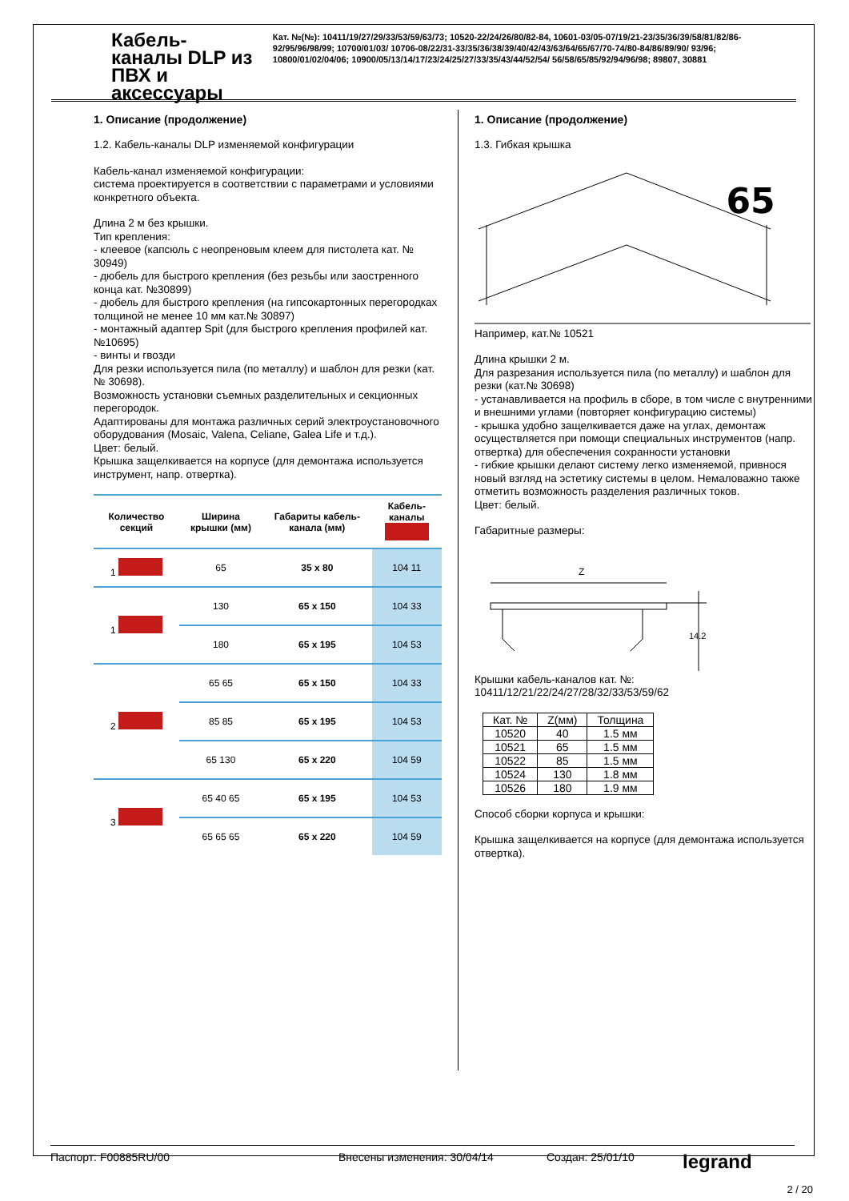Кабель-каналы DLP из ПВХ и аксессуары
Кат. №(№): 10411/19/27/29/33/53/59/63/73; 10520-22/24/26/80/82-84, 10601-03/05-07/19/21-23/35/36/39/58/81/82/86-92/95/96/98/99; 10700/01/03/ 10706-08/22/31-33/35/36/38/39/40/42/43/63/64/65/67/70-74/80-84/86/89/90/ 93/96; 10800/01/02/04/06; 10900/05/13/14/17/23/24/25/27/33/35/43/44/52/54/ 56/58/65/85/92/94/96/98; 89807, 30881
1. Описание (продолжение)
1.2. Кабель-каналы DLP изменяемой конфигурации
Кабель-канал изменяемой конфигурации:
система проектируется в соответствии с параметрами и условиями конкретного объекта.
Длина 2 м без крышки.
Тип крепления:
- клеевое (капсюль с неопреновым клеем для пистолета кат. № 30949)
- дюбель для быстрого крепления (без резьбы или заостренного конца кат. №30899)
- дюбель для быстрого крепления (на гипсокартонных перегородках толщиной не менее 10 мм кат.№ 30897)
- монтажный адаптер Spit (для быстрого крепления профилей кат.№10695)
- винты и гвозди
Для резки используется пила (по металлу) и шаблон для резки (кат.№ 30698).
Возможность установки съемных разделительных и секционных перегородок.
Адаптированы для монтажа различных серий электроустановочного оборудования (Mosaic, Valena, Celiane, Galea Life и т.д.).
Цвет: белый.
Крышка защелкивается на корпусе (для демонтажа используется инструмент, напр. отвертка).
| Количество секций | Ширина крышки (мм) | Габариты кабель-канала (мм) | Кабель-каналы |
| --- | --- | --- | --- |
| 1 | 65 | 35 x 80 | 104 11 |
| 1 | 130 | 65 x 150 | 104 33 |
| | 180 | 65 x 195 | 104 53 |
| 2 | 65 65 | 65 x 150 | 104 33 |
| | 85 85 | 65 x 195 | 104 53 |
| | 65 130 | 65 x 220 | 104 59 |
| 3 | 65 40 65 | 65 x 195 | 104 53 |
| | 65 65 65 | 65 x 220 | 104 59 |
1. Описание (продолжение)
1.3. Гибкая крышка
65
Например, кат.№ 10521
Длина крышки 2 м.
Для разрезания используется пила (по металлу) и шаблон для резки (кат.№ 30698)
- устанавливается на профиль в сборе, в том числе с внутренними и внешними углами (повторяет конфигурацию системы)
- крышка удобно защелкивается даже на углах, демонтаж осуществляется при помощи специальных инструментов (напр. отвертка) для обеспечения сохранности установки
- гибкие крышки делают систему легко изменяемой, привнося новый взгляд на эстетику системы в целом. Немаловажно также отметить возможность разделения различных токов.
Цвет: белый.
Габаритные размеры:
Z
14.2
Крышки кабель-каналов кат. №:
10411/12/21/22/24/27/28/32/33/53/59/62
| Кат. № | Z(мм) | Толщина |
| --- | --- | --- |
| 10520 | 40 | 1.5 мм |
| 10521 | 65 | 1.5 мм |
| 10522 | 85 | 1.5 мм |
| 10524 | 130 | 1.8 мм |
| 10526 | 180 | 1.9 мм |
Способ сборки корпуса и крышки:
Крышка защелкивается на корпусе (для демонтажа используется отвертка).
Паспорт: F00885RU/00 Внесены изменения: 30/04/14 Создан: 25/01/10 legrand
2 / 20